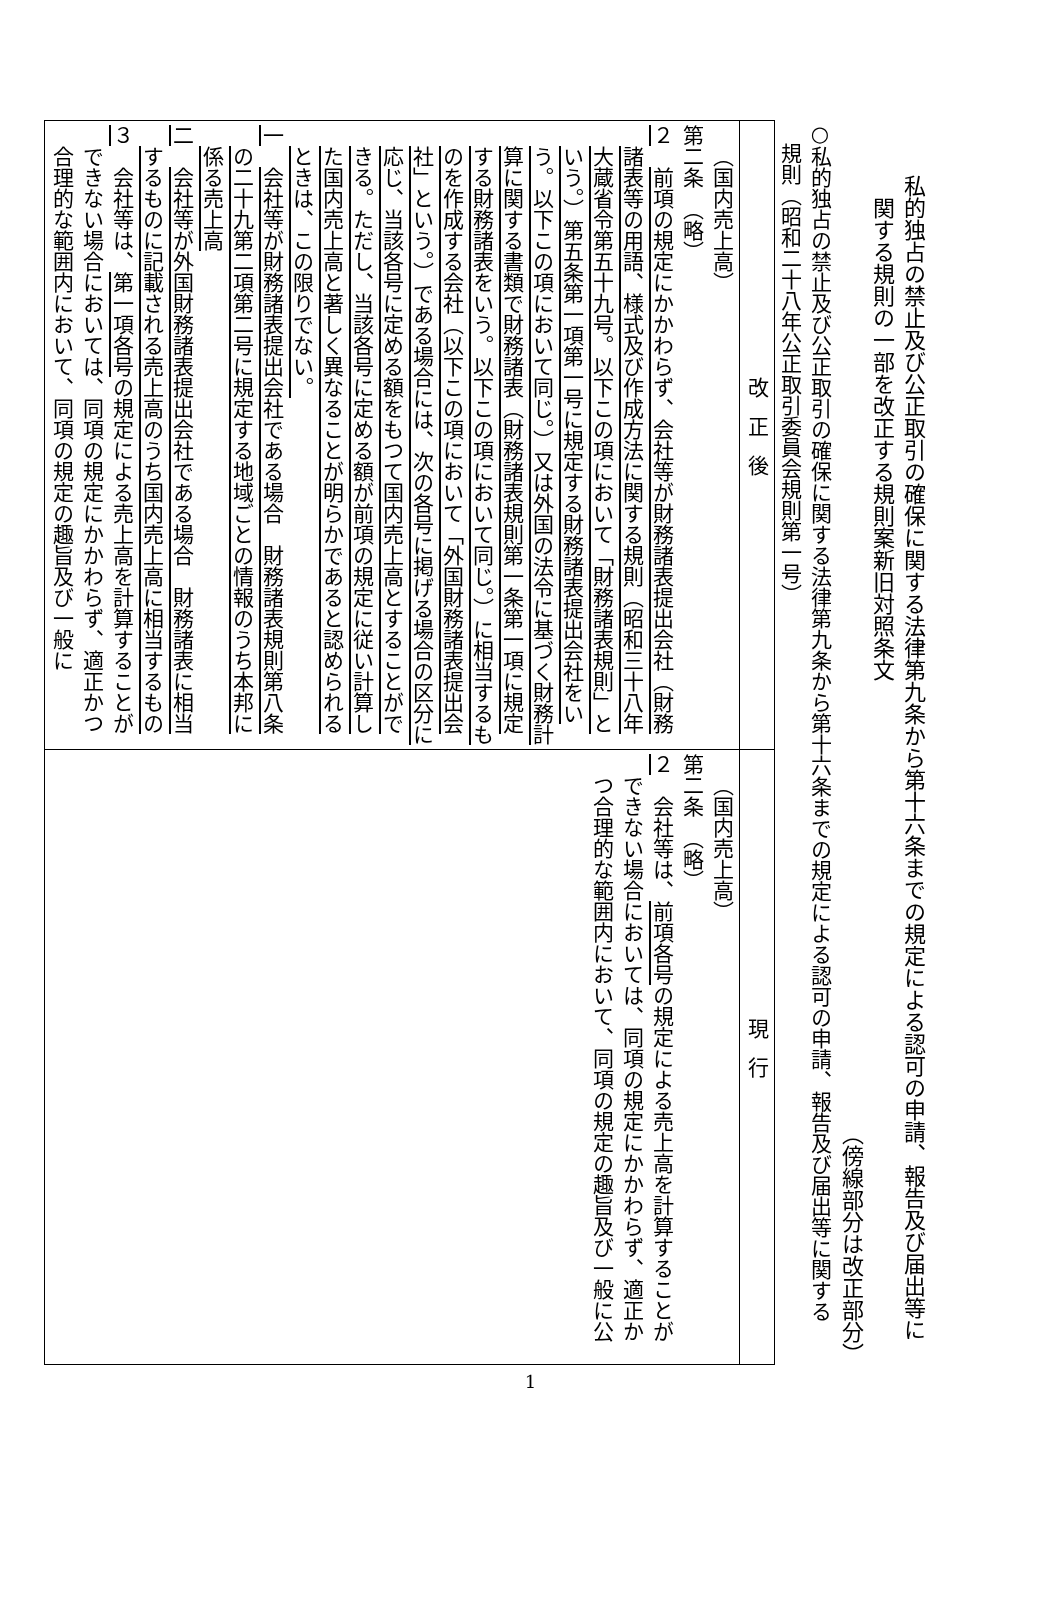私的独占の禁止及び公正取引の確保に関する法律第九条から第十六条までの規定による認可の申請、報告及び届出等に
　関する規則の一部を改正する規則案新旧対照条文
（傍線部分は改正部分）
○私的独占の禁止及び公正取引の確保に関する法律第九条から第十六条までの規定による認可の申請、報告及び届出等に関する
　規則（昭和二十八年公正取引委員会規則第一号）
| 改正後 | 現行 |
| --- | --- |
| （国内売上高） 第二条 （略） ２ 前項の規定にかかわらず、会社等が財務諸表提出会社（財務諸表等の用語、様式及び作成方法に関する規則（昭和三十八年大蔵省令第五十九号。以下この項において「財務諸表規則」という。）第五条第一項第一号に規定する財務諸表提出会社をいう。以下この項において同じ。）又は外国の法令に基づく財務計算に関する書類で財務諸表（財務諸表規則第一条第一項に規定する財務諸表をいう。以下この項において同じ。）に相当するものを作成する会社（以下この項において「外国財務諸表提出会社」という。）である場合には、次の各号に掲げる場合の区分に応じ、当該各号に定める額をもつて国内売上高とすることができる。ただし、当該各号に定める額が前項の規定に従い計算した国内売上高と著しく異なることが明らかであると認められるときは、この限りでない。 一 会社等が財務諸表提出会社である場合 財務諸表規則第八条の二十九第二項第二号に規定する地域ごとの情報のうち本邦に係る売上高 二 会社等が外国財務諸表提出会社である場合 財務諸表に相当するものに記載される売上高のうち国内売上高に相当するもの ３ 会社等は、 第一項各号 の規定による売上高を計算することができない場合においては、同項の規定にかかわらず、適正かつ合理的な範囲内において、同項の規定の趣旨及び一般に | （国内売上高） 第二条 （略） ２ 会社等は、 前項各号 の規定による売上高を計算することができない場合においては、同項の規定にかかわらず、適正かつ合理的な範囲内において、同項の規定の趣旨及び一般に公 |
1